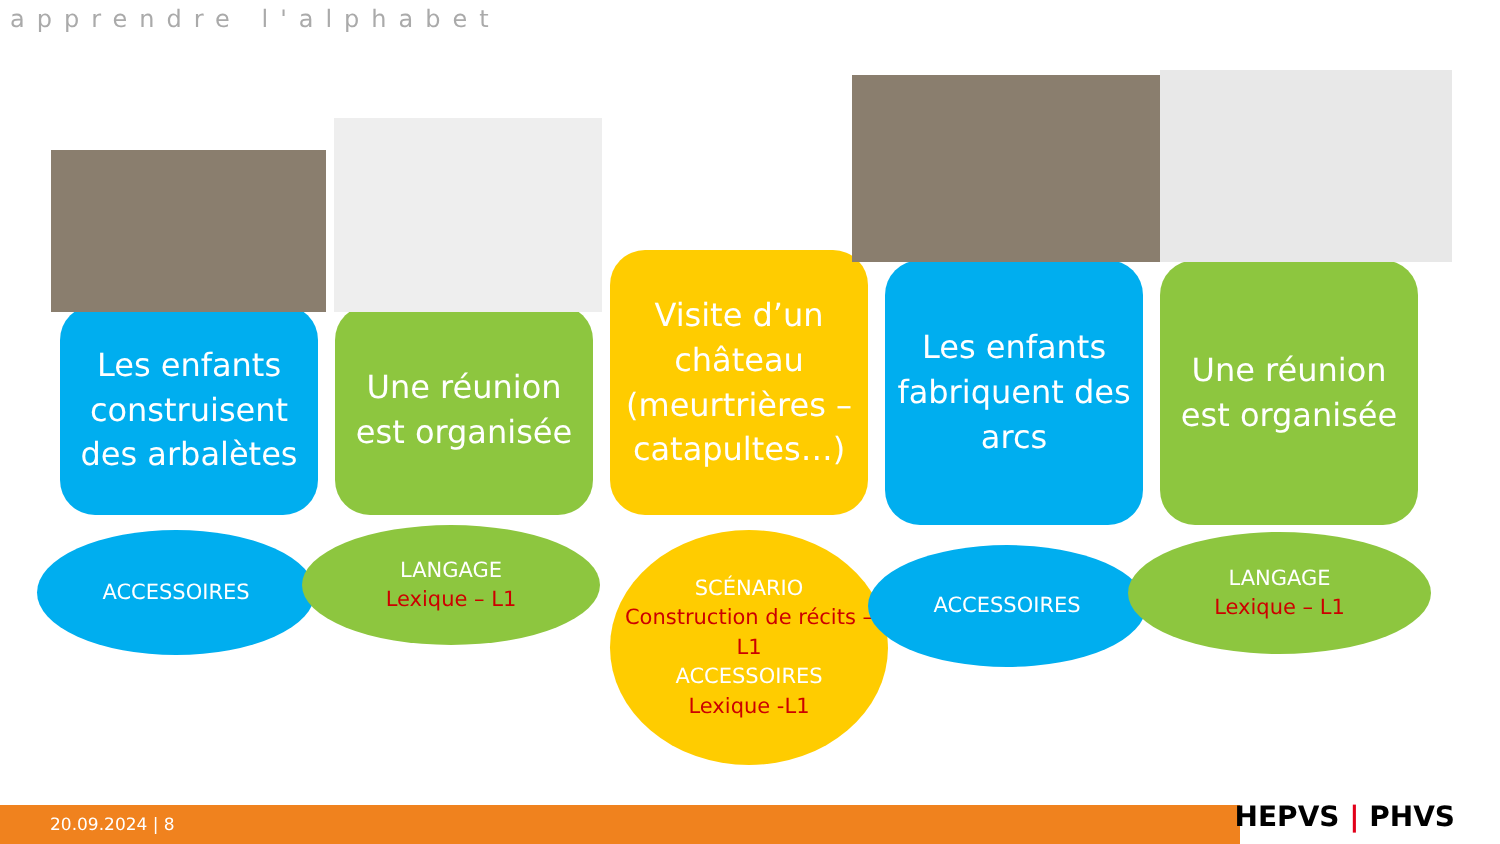apprendre l'alphabet
Les enfants construisent des arbalètes
Une réunion est organisée
Visite d’un château (meurtrières – catapultes…)
Les enfants fabriquent des arcs
Une réunion est organisée
ACCESSOIRES
LANGAGE
Lexique – L1
SCÉNARIO
Construction de récits – L1
ACCESSOIRES
Lexique -L1
ACCESSOIRES
LANGAGE
Lexique – L1
20.09.2024 | 8 HEPVS | PHVS